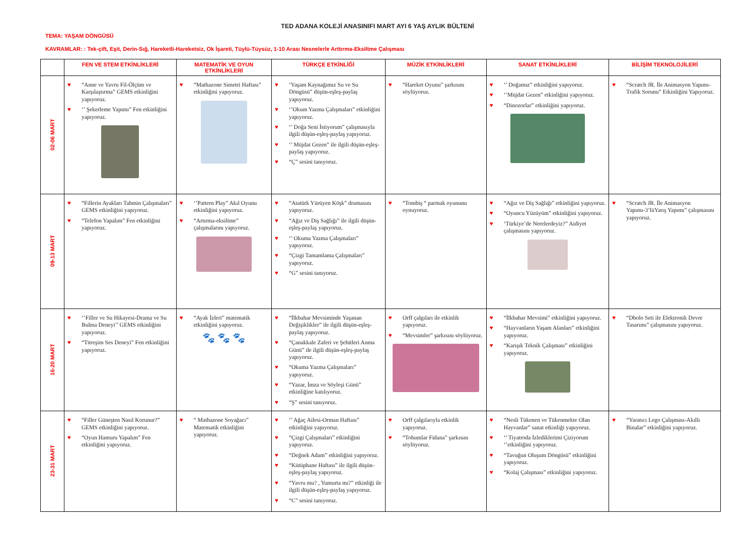TED ADANA KOLEJİ ANASINIFI MART AYI 6 YAŞ AYLIK BÜLTENİ
TEMA: YAŞAM DÖNGÜSÜ
KAVRAMLAR: : Tek-çift, Eşit, Derin-Sığ, Hareketli-Hareketsiz, Ok İşareti, Tüylü-Tüysüz, 1-10 Arası Nesnelerle Arttırma-Eksiltme Çalışması
| | FEN VE STEM ETKİNLİKLERİ | MATEMATİK VE OYUN ETKİNLİKLERİ | TÜRKÇE ETKİNLİĞİ | MÜZİK ETKİNLİKLERİ | SANAT ETKİNLİKLERİ | BİLİŞİM TEKNOLOJİLERİ |
| --- | --- | --- | --- | --- | --- | --- |
| 02-06 MART | ♥ “Anne ve Yavru Fil-Ölçüm ve Karşılaştırma” GEMS etkinliğini yapıyoruz. ♥ ‘’ Şekerleme Yapımı” Fen etkinliğini yapıyoruz. | ♥ “Mathazone Simetri Haftası” etkinliğini yapıyoruz. | ♥ ‘Yaşam Kaynağımız Su ve Su Döngüsü” düşün-eşleş-paylaş yapıyoruz. ♥ ‘’Okum Yazma Çalışmaları” etkinliğini yapıyoruz. ♥ ‘’ Doğa Seni İstiyorum” çalışmasıyla ilgili düşün-eşleş-paylaş yapıyoruz. ♥ ‘’ Müjdat Gezen” ile ilgili düşün-eşleş-paylaş yapıyoruz. ♥ “Ç” sesini tanıyoruz. | ♥ “Hareket Oyunu” şarkısını söylüyoruz. | ♥ ‘’ Doğamız” etkinliğini yapıyoruz. ♥ ‘’Müjdat Gezen” etkinliğini yapıyoruz. ♥ “Dinozorlar” etkinliğini yapıyoruz. | ♥ “Scratch JR. İle Animasyon Yapımı-Trafik Sorunu” Etkinliğini Yapıyoruz. |
| 09-13 MART | ♥ “Fillerin Ayakları Tahmin Çalışmaları” GEMS etkinliğini yapıyoruz. ♥ “Telefon Yapalım” Fen etkinliğini yapıyoruz. | ♥ ‘’Pattern Play” Akıl Oyunu etkinliğini yapıyoruz. ♥ “Artırma-eksiltme” çalışmalarını yapıyoruz. | ♥ “Atatürk Yürüyen Köşk” dramasını yapıyoruz. ♥ “Ağız ve Diş Sağlığı” ile ilgili düşün-eşleş-paylaş yapıyoruz. ♥ ‘’ Okuma Yazma Çalışmaları” yapıyoruz. ♥ “Çizgi Tamamlama Çalışmaları” yapıyoruz. ♥ “G” sesini tanıyoruz. | ♥ “Tombiş “ parmak oyununu oynuyoruz. | ♥ “Ağız ve Diş Sağlığı” etkinliğini yapıyoruz. ♥ “Oyuncu Yüzüyüm” etkinliğini yapıyoruz. ♥ ‘Türkiye’de Nerelerdeyiz?” Aidiyet çalışmasını yapıyoruz. | ♥ “Scratch JR. İle Animasyon Yapımı-3’lüYarış Yapımı” çalışmasını yapıyoruz. |
| 16-20 MART | ♥ ‘’Filler ve Su Hikayesi-Drama ve Su Bulma Deneyi’’ GEMS etkinliğini yapıyoruz. ♥ “Titreşim Ses Deneyi” Fen etkinliğini yapıyoruz. | ♥ “Ayak İzleri” matematik etkinliğini yapıyoruz. 🐾 🐾 🐾 | ♥ “İlkbahar Mevsiminde Yaşanan Değişiklikler” ile ilgili düşün-eşleş-paylaş yapıyoruz. ♥ “Çanakkale Zaferi ve Şehitleri Anma Günü” ile ilgili düşün-eşleş-paylaş yapıyoruz. ♥ “Okuma Yazma Çalışmaları” yapıyoruz. ♥ “Yazar, İmza ve Söyleşi Günü” etkinliğine katılıyoruz. ♥ “Ş” sesini tanıyoruz. | ♥ Orff çalgıları ile etkinlik yapıyoruz. ♥ “Mevsimler” şarkısını söylüyoruz. | ♥ “İlkbahar Mevsimi” etkinliğini yapıyoruz. ♥ “Hayvanların Yaşam Alanları” etkinliğini yapıyoruz. ♥ “Karışık Teknik Çalışması” etkinliğini yapıyoruz. | ♥ “Dbolo Seti ile Elektronik Devre Tasarımı” çalışmasını yapıyoruz. |
| 23-31 MART | ♥ “Filler Güneşten Nasıl Korunur?” GEMS etkinliğini yapıyoruz. ♥ “Oyun Hamuru Yapalım” Fen etkinliğini yapıyoruz. | ♥ “ Mathazone Soyağacı” Matematik etkinliğini yapıyoruz. | ♥ ‘’ Ağaç Ailesi-Orman Haftası” etkinliğini yapıyoruz. ♥ “Çizgi Çalışmaları” etkinliğini yapıyoruz. ♥ “Değnek Adam” etkinliğini yapıyoruz. ♥ “Kütüphane Haftası” ile ilgili düşün-eşleş-paylaş yapıyoruz. ♥ “Yavru mu? , Yumurta mı?” etkinliği ile ilgili düşün-eşleş-paylaş yapıyoruz. ♥ “C” sesini tanıyoruz. | ♥ Orff çalgılarıyla etkinlik yapıyoruz. ♥ “Tohumlar Fidana” şarkısını söylüyoruz. | ♥ “Nesli Tükenen ve Tükenmekte Olan Hayvanlar” sanat etkinliği yapıyoruz. ♥ ‘’ Tiyatroda İzlediklerimi Çiziyorum ‘’etkinliğini yapıyoruz. ♥ “Tavuğun Oluşum Döngüsü” etkinliğini yapıyoruz. ♥ “Kolaj Çalışması” etkinliğini yapıyoruz. | ♥ “Yaratıcı Lego Çalışması-Akıllı Binalar” etkinliğini yapıyoruz. |